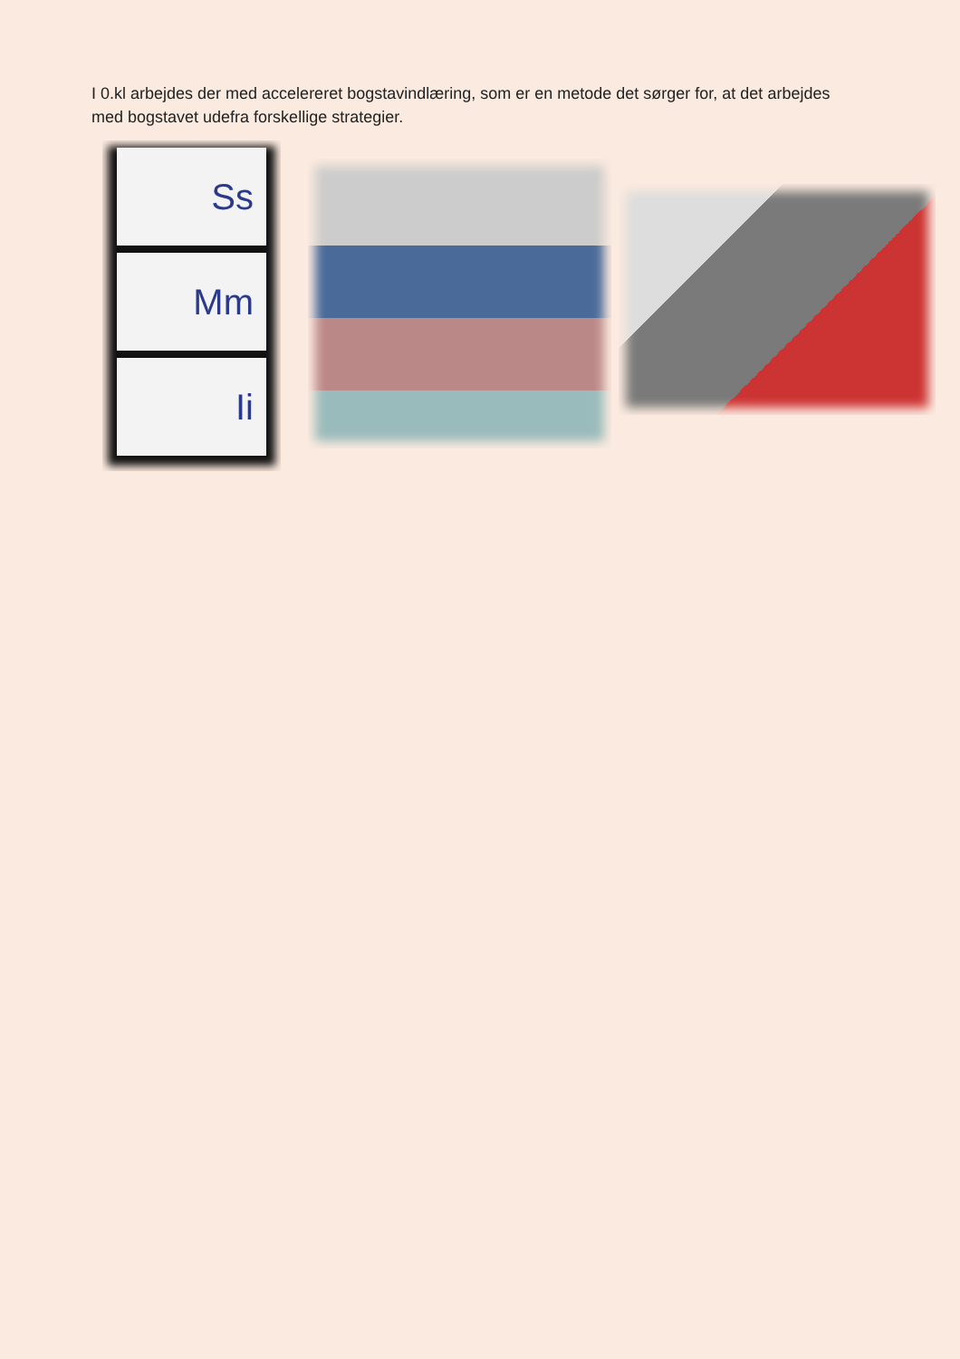I 0.kl arbejdes der med accelereret bogstavindlæring, som er en metode det sørger for, at det arbejdes med bogstavet udefra forskellige strategier.
Ss
Mm
Ii